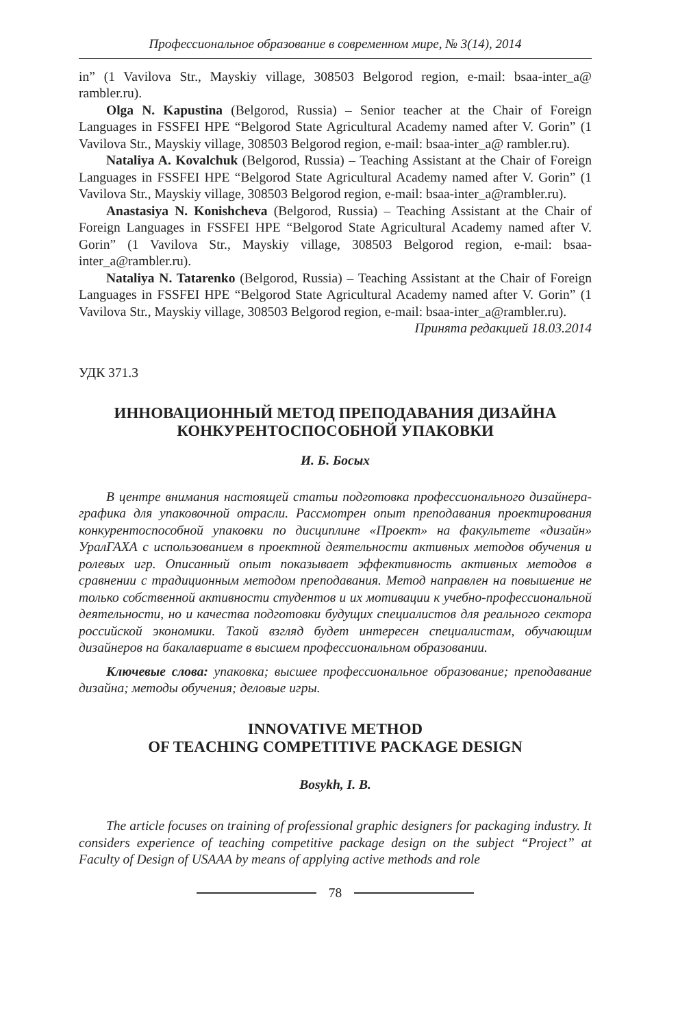Профессиональное образование в современном мире, № 3(14), 2014
in” (1 Vavilova Str., Mayskiy village, 308503 Belgorod region, e-mail: bsaa-inter_a@ rambler.ru).
Olga N. Kapustina (Belgorod, Russia) – Senior teacher at the Chair of Foreign Languages in FSSFEI HPE “Belgorod State Agricultural Academy named after V. Gor­in” (1 Vavilova Str., Mayskiy village, 308503 Belgorod region, e-mail: bsaa-inter_a@ rambler.ru).
Nataliya A. Kovalchuk (Belgorod, Russia) – Teaching Assistant at the Chair of Foreign Languages in FSSFEI HPE “Belgorod State Agricultural Academy named after V. Gorin” (1 Vavilova Str., Mayskiy village, 308503 Belgorod region, e-mail: bsaa-inter_a@rambler.ru).
Anastasiya N. Konishcheva (Belgorod, Russia) – Teaching Assistant at the Chair of Foreign Languages in FSSFEI HPE “Belgorod State Agricultural Academy named after V. Gorin” (1 Vavilova Str., Mayskiy village, 308503 Belgorod region, e-mail: bsaa-inter_a@rambler.ru).
Nataliya N. Tatarenko (Belgorod, Russia) – Teaching Assistant at the Chair of Foreign Languages in FSSFEI HPE “Belgorod State Agricultural Academy named after V. Gorin” (1 Vavilova Str., Mayskiy village, 308503 Belgorod region, e-mail: bsaa-inter_a@rambler.ru).
Принята редакцией 18.03.2014
УДК 371.3
ИННОВАЦИОННЫЙ МЕТОД ПРЕПОДАВАНИЯ ДИЗАЙНА
КОНКУРЕНТОСПОСОБНОЙ УПАКОВКИ
И. Б. Босых
В центре внимания настоящей статьи подготовка профессионального ди­зайнера-графика для упаковочной отрасли. Рассмотрен опыт преподавания про­ектирования конкурентоспособной упаковки по дисциплине «Проект» на факуль­тете «дизайн» УралГАХА с использованием в проектной деятельности активных методов обучения и ролевых игр. Описанный опыт показывает эффективность активных методов в сравнении с традиционным методом преподавания. Метод направлен на повышение не только собственной активности студентов и их мо­тивации к учебно-профессиональной деятельности, но и качества подготовки бу­дущих специалистов для реального сектора российской экономики. Такой взгляд будет интересен специалистам, обучающим дизайнеров на бакалавриате в выс­шем профессиональном образовании.
Ключевые слова: упаковка; высшее профессиональное образование; препода­вание дизайна; методы обучения; деловые игры.
INNOVATIVE METHOD
OF TEACHING COMPETITIVE PACKAGE DESIGN
Bosykh, I. B.
The article focuses on training of professional graphic designers for packaging industry. It considers experience of teaching competitive package design on the subject “Project” at Faculty of Design of USAAA by means of applying active methods and role
78